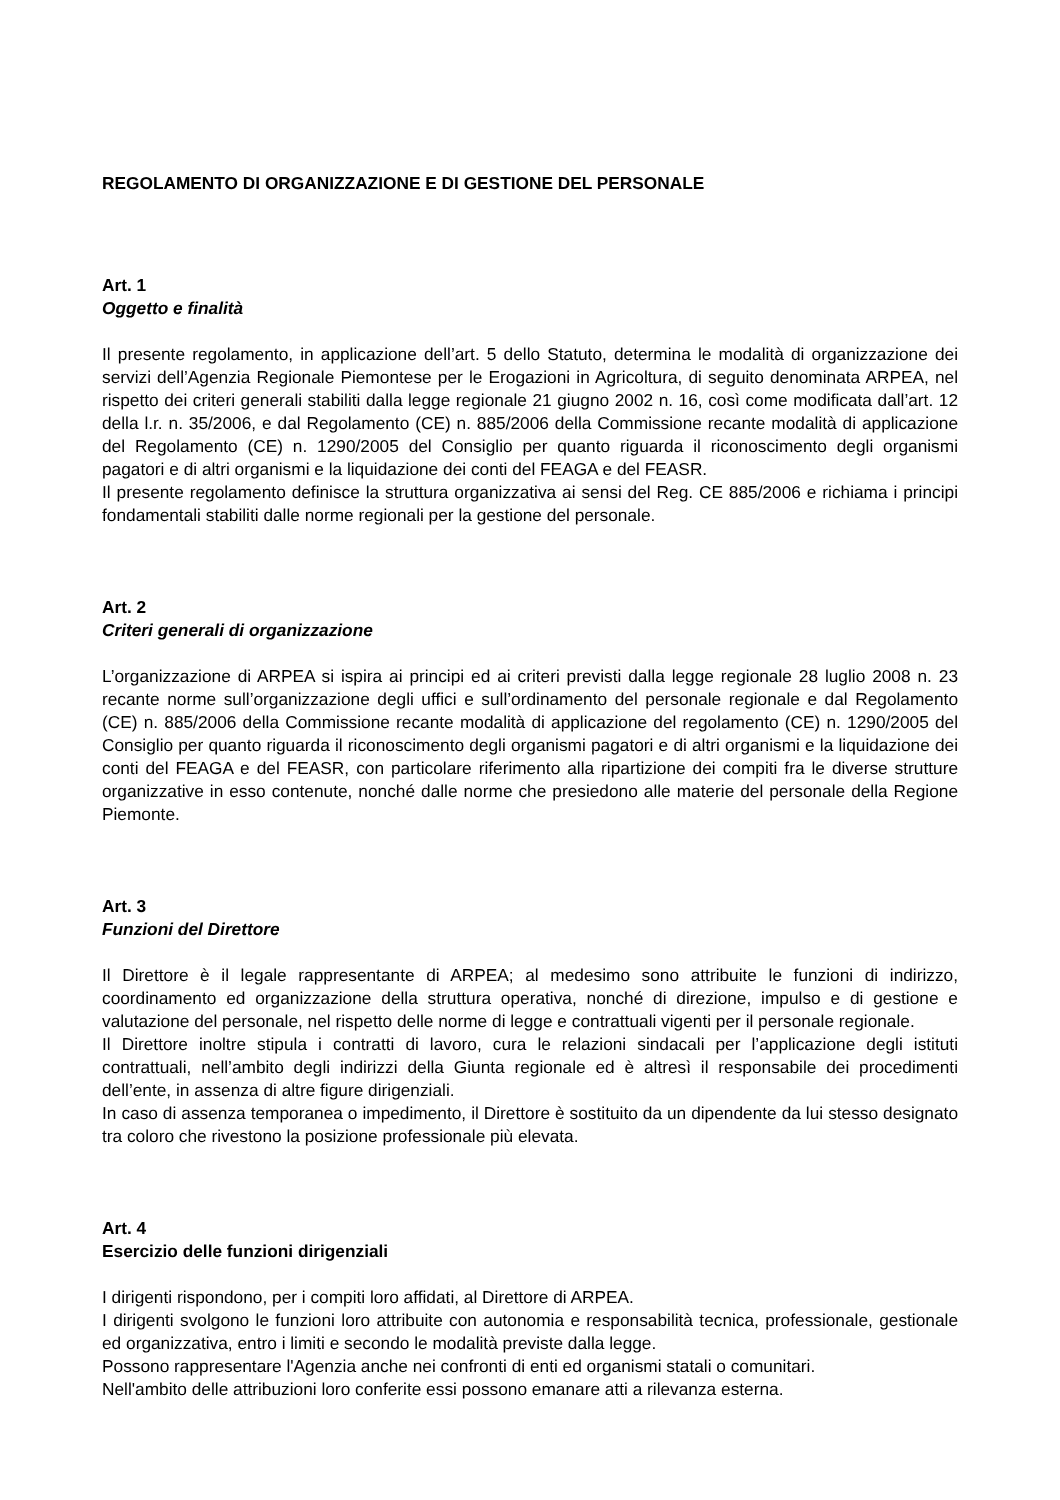REGOLAMENTO DI ORGANIZZAZIONE E DI GESTIONE DEL PERSONALE
Art. 1
Oggetto e finalità
Il presente regolamento, in applicazione dell’art. 5 dello Statuto, determina le modalità di organizzazione dei servizi dell’Agenzia Regionale Piemontese per le Erogazioni in Agricoltura, di seguito denominata ARPEA, nel rispetto dei criteri generali stabiliti dalla legge regionale 21 giugno 2002 n. 16, così come modificata dall’art. 12 della l.r. n. 35/2006, e dal Regolamento (CE) n. 885/2006 della Commissione recante modalità di applicazione del Regolamento (CE) n. 1290/2005 del Consiglio per quanto riguarda il riconoscimento degli organismi pagatori e di altri organismi e la liquidazione dei conti del FEAGA e del FEASR.
Il presente regolamento definisce la struttura organizzativa ai sensi del Reg. CE 885/2006 e richiama i principi fondamentali stabiliti dalle norme regionali per la gestione del personale.
Art. 2
Criteri generali di organizzazione
L’organizzazione di ARPEA si ispira ai principi ed ai criteri previsti dalla legge regionale 28 luglio 2008 n. 23 recante norme sull’organizzazione degli uffici e sull’ordinamento del personale regionale e dal Regolamento (CE) n. 885/2006 della Commissione recante modalità di applicazione del regolamento (CE) n. 1290/2005 del Consiglio per quanto riguarda il riconoscimento degli organismi pagatori e di altri organismi e la liquidazione dei conti del FEAGA e del FEASR, con particolare riferimento alla ripartizione dei compiti fra le diverse strutture organizzative in esso contenute, nonché dalle norme che presiedono alle materie del personale della Regione Piemonte.
Art. 3
Funzioni del Direttore
Il Direttore è il legale rappresentante di ARPEA; al medesimo sono attribuite le funzioni di indirizzo, coordinamento ed organizzazione della struttura operativa, nonché di direzione, impulso e di gestione e valutazione del personale, nel rispetto delle norme di legge e contrattuali vigenti per il personale regionale.
Il Direttore inoltre stipula i contratti di lavoro, cura le relazioni sindacali per l’applicazione degli istituti contrattuali, nell’ambito degli indirizzi della Giunta regionale ed è altresì il responsabile dei procedimenti dell’ente, in assenza di altre figure dirigenziali.
In caso di assenza temporanea o impedimento, il Direttore è sostituito da un dipendente da lui stesso designato tra coloro che rivestono la posizione professionale più elevata.
Art. 4
Esercizio delle funzioni dirigenziali
I dirigenti rispondono, per i compiti loro affidati, al Direttore di ARPEA.
I dirigenti svolgono le funzioni loro attribuite con autonomia e responsabilità tecnica, professionale, gestionale ed organizzativa, entro i limiti e secondo le modalità previste dalla legge.
Possono rappresentare l'Agenzia anche nei confronti di enti ed organismi statali o comunitari.
Nell'ambito delle attribuzioni loro conferite essi possono emanare atti a rilevanza esterna.